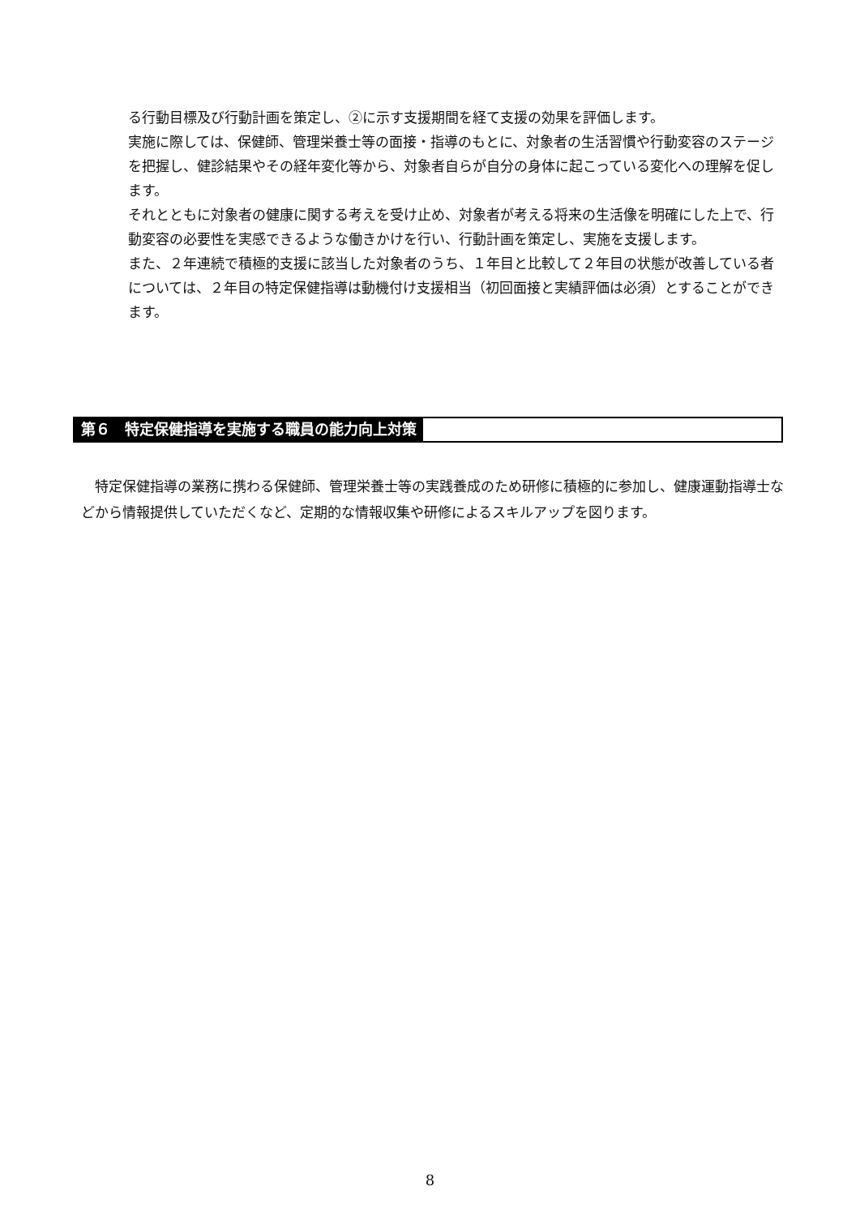る行動目標及び行動計画を策定し、②に示す支援期間を経て支援の効果を評価します。
実施に際しては、保健師、管理栄養士等の面接・指導のもとに、対象者の生活習慣や行動変容のステージを把握し、健診結果やその経年変化等から、対象者自らが自分の身体に起こっている変化への理解を促します。
それとともに対象者の健康に関する考えを受け止め、対象者が考える将来の生活像を明確にした上で、行動変容の必要性を実感できるような働きかけを行い、行動計画を策定し、実施を支援します。
また、２年連続で積極的支援に該当した対象者のうち、１年目と比較して２年目の状態が改善している者については、２年目の特定保健指導は動機付け支援相当（初回面接と実績評価は必須）とすることができます。
第６　特定保健指導を実施する職員の能力向上対策
　特定保健指導の業務に携わる保健師、管理栄養士等の実践養成のため研修に積極的に参加し、健康運動指導士などから情報提供していただくなど、定期的な情報収集や研修によるスキルアップを図ります。
8